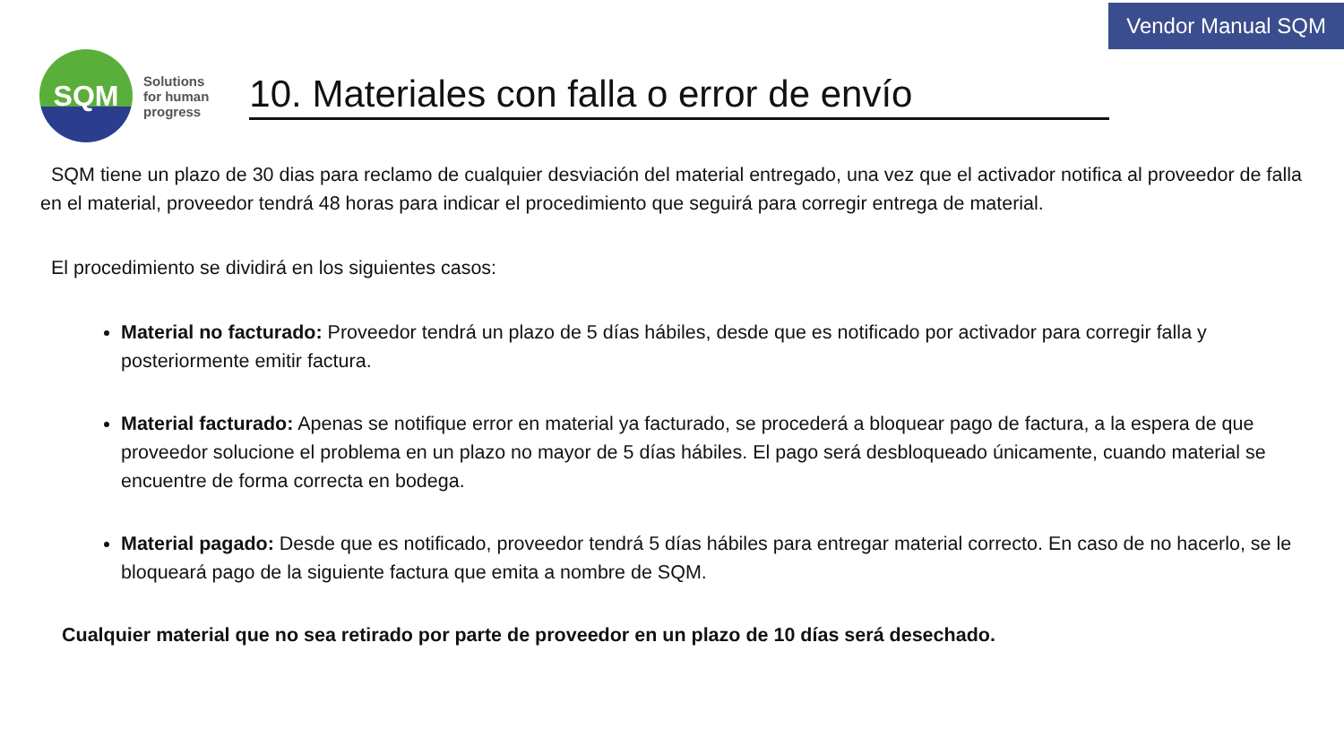Vendor Manual SQM
SQM
Solutions
for human
progress
10. Materiales con falla o error de envío
SQM tiene un plazo de 30 dias para reclamo de cualquier desviación del material entregado, una vez que el activador notifica al proveedor de falla en el material, proveedor tendrá 48 horas para indicar el procedimiento que seguirá para corregir entrega de material.
El procedimiento se dividirá en los siguientes casos:
Material no facturado: Proveedor tendrá un plazo de 5 días hábiles, desde que es notificado por activador para corregir falla y posteriormente emitir factura.
Material facturado: Apenas se notifique error en material ya facturado, se procederá a bloquear pago de factura, a la espera de que proveedor solucione el problema en un plazo no mayor de 5 días hábiles. El pago será desbloqueado únicamente, cuando material se encuentre de forma correcta en bodega.
Material pagado: Desde que es notificado, proveedor tendrá 5 días hábiles para entregar material correcto. En caso de no hacerlo, se le bloqueará pago de la siguiente factura que emita a nombre de SQM.
Cualquier material que no sea retirado por parte de proveedor en un plazo de 10 días será desechado.